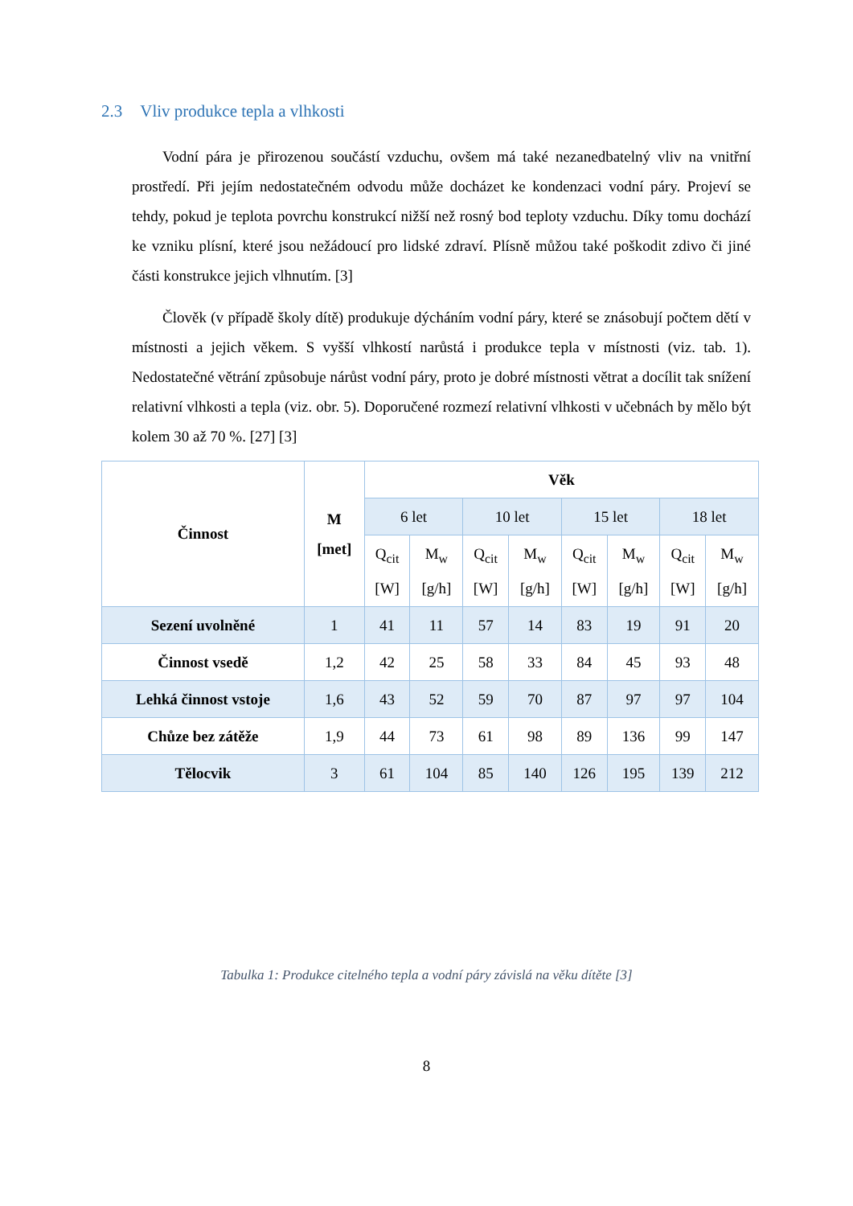2.3 Vliv produkce tepla a vlhkosti
Vodní pára je přirozenou součástí vzduchu, ovšem má také nezanedbatelný vliv na vnitřní prostředí. Při jejím nedostatečném odvodu může docházet ke kondenzaci vodní páry. Projeví se tehdy, pokud je teplota povrchu konstrukcí nižší než rosný bod teploty vzduchu. Díky tomu dochází ke vzniku plísní, které jsou nežádoucí pro lidské zdraví. Plísně můžou také poškodit zdivo či jiné části konstrukce jejich vlhnutím. [3]
Člověk (v případě školy dítě) produkuje dýcháním vodní páry, které se znásobují počtem dětí v místnosti a jejich věkem. S vyšší vlhkostí narůstá i produkce tepla v místnosti (viz. tab. 1). Nedostatečné větrání způsobuje nárůst vodní páry, proto je dobré místnosti větrat a docílit tak snížení relativní vlhkosti a tepla (viz. obr. 5). Doporučené rozmezí relativní vlhkosti v učebnách by mělo být kolem 30 až 70 %. [27] [3]
| Činnost | M [met] | Věk | | | | | | | |
| --- | --- | --- | --- | --- | --- | --- | --- | --- | --- |
| | | 6 let | | 10 let | | 15 let | | 18 let | |
| | | Q<sub>cit</sub> [W] | M<sub>w</sub> [g/h] | Q<sub>cit</sub> [W] | M<sub>w</sub> [g/h] | Q<sub>cit</sub> [W] | M<sub>w</sub> [g/h] | Q<sub>cit</sub> [W] | M<sub>w</sub> [g/h] |
| Sezení uvolněné | 1 | 41 | 11 | 57 | 14 | 83 | 19 | 91 | 20 |
| Činnost vsedě | 1,2 | 42 | 25 | 58 | 33 | 84 | 45 | 93 | 48 |
| Lehká činnost vstoje | 1,6 | 43 | 52 | 59 | 70 | 87 | 97 | 97 | 104 |
| Chůze bez zátěže | 1,9 | 44 | 73 | 61 | 98 | 89 | 136 | 99 | 147 |
| Tělocvik | 3 | 61 | 104 | 85 | 140 | 126 | 195 | 139 | 212 |
Tabulka 1: Produkce citelného tepla a vodní páry závislá na věku dítěte [3]
8